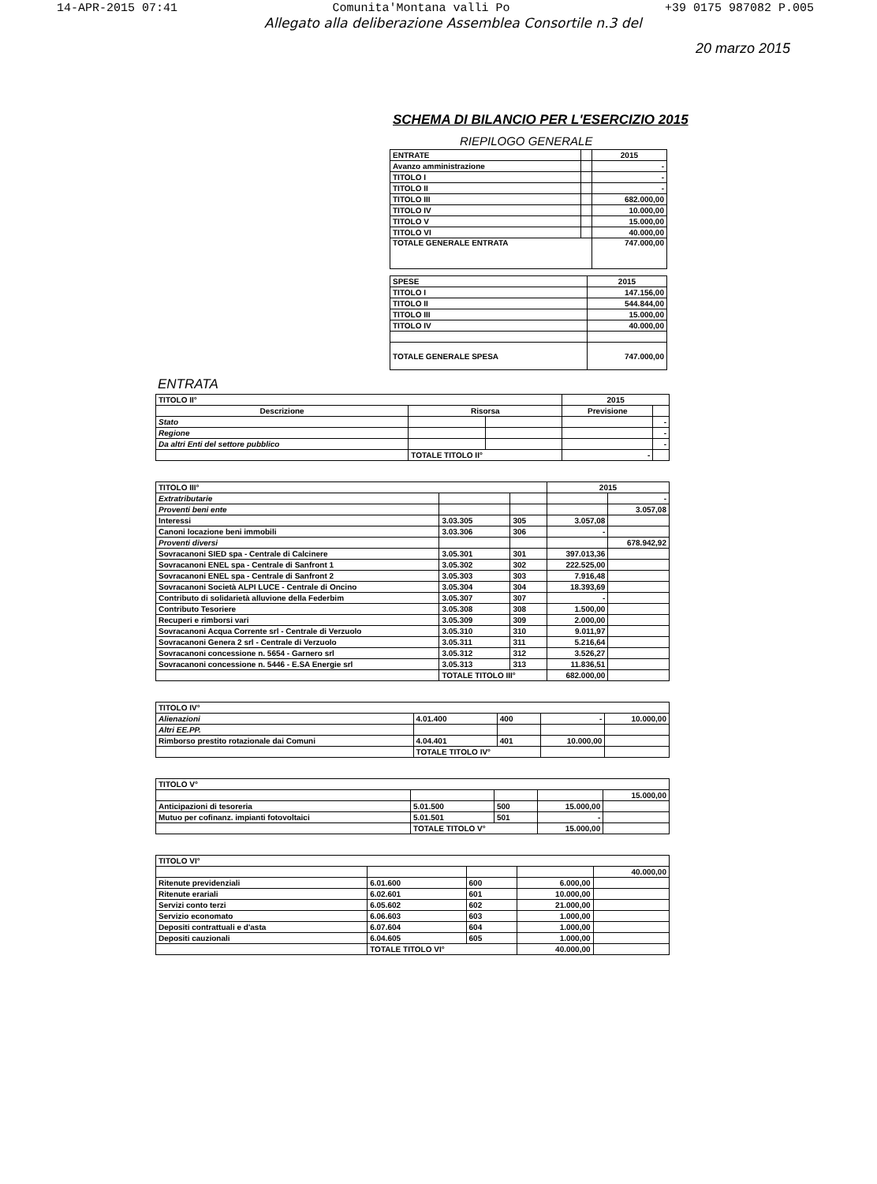14-APR-2015 07:41 Comunita'Montana valli Po +39 0175 987082 P.005
Allegato alla deliberazione Assemblea Consortile n.3 del
20 marzo 2015
SCHEMA DI BILANCIO PER L'ESERCIZIO 2015
RIEPILOGO GENERALE
| ENTRATE | | 2015 |
| Avanzo amministrazione | | - |
| TITOLO I | | - |
| TITOLO II | | - |
| TITOLO III | | 682.000,00 |
| TITOLO IV | | 10.000,00 |
| TITOLO V | | 15.000,00 |
| TITOLO VI | | 40.000,00 |
| TOTALE GENERALE ENTRATA | | 747.000,00 |
| SPESE | 2015 |
| --- | --- |
| TITOLO I | 147.156,00 |
| TITOLO II | 544.844,00 |
| TITOLO III | 15.000,00 |
| TITOLO IV | 40.000,00 |
| TOTALE GENERALE SPESA | 747.000,00 |
ENTRATA
| TITOLO II° | | | 2015 | |
| --- | --- | --- | --- | --- |
| Descrizione | Risorsa | | Previsione | |
| Stato | | | | - |
| Regione | | | | - |
| Da altri Enti del settore pubblico | | | | - |
| | TOTALE TITOLO II° | | - | |
| TITOLO III° | | | 2015 | |
| --- | --- | --- | --- | --- |
| Extratributarie | | | | - |
| Proventi beni ente | | | | 3.057,08 |
| Interessi | 3.03.305 | 305 | 3.057,08 | |
| Canoni locazione beni immobili | 3.03.306 | 306 | - | |
| Proventi diversi | | | | 678.942,92 |
| Sovracanoni SIED spa - Centrale di Calcinere | 3.05.301 | 301 | 397.013,36 | |
| Sovracanoni ENEL spa - Centrale di Sanfront 1 | 3.05.302 | 302 | 222.525,00 | |
| Sovracanoni ENEL spa - Centrale di Sanfront 2 | 3.05.303 | 303 | 7.916,48 | |
| Sovracanoni Società ALPI LUCE - Centrale di Oncino | 3.05.304 | 304 | 18.393,69 | |
| Contributo di solidarietà alluvione della Federbim | 3.05.307 | 307 | - | |
| Contributo Tesoriere | 3.05.308 | 308 | 1.500,00 | |
| Recuperi e rimborsi vari | 3.05.309 | 309 | 2.000,00 | |
| Sovracanoni Acqua Corrente srl - Centrale di Verzuolo | 3.05.310 | 310 | 9.011,97 | |
| Sovracanoni Genera 2 srl - Centrale di Verzuolo | 3.05.311 | 311 | 5.216,64 | |
| Sovracanoni concessione n. 5654 - Garnero srl | 3.05.312 | 312 | 3.526,27 | |
| Sovracanoni concessione n. 5446 - E.SA Energie srl | 3.05.313 | 313 | 11.836,51 | |
| | TOTALE TITOLO III° | | 682.000,00 | |
| TITOLO IV° | | | | |
| --- | --- | --- | --- | --- |
| Alienazioni | 4.01.400 | 400 | - | 10.000,00 |
| Altri EE.PP. | | | | |
| Rimborso prestito rotazionale dai Comuni | 4.04.401 | 401 | 10.000,00 | |
| | TOTALE TITOLO IV° | | | |
| TITOLO V° | | | | |
| --- | --- | --- | --- | --- |
| | | | | 15.000,00 |
| Anticipazioni di tesoreria | 5.01.500 | 500 | 15.000,00 | |
| Mutuo per cofinanz. impianti fotovoltaici | 5.01.501 | 501 | - | |
| | TOTALE TITOLO V° | | 15.000,00 | |
| TITOLO VI° | | | | |
| --- | --- | --- | --- | --- |
| | | | | 40.000,00 |
| Ritenute previdenziali | 6.01.600 | 600 | 6.000,00 | |
| Ritenute erariali | 6.02.601 | 601 | 10.000,00 | |
| Servizi conto terzi | 6.05.602 | 602 | 21.000,00 | |
| Servizio economato | 6.06.603 | 603 | 1.000,00 | |
| Depositi contrattuali e d'asta | 6.07.604 | 604 | 1.000,00 | |
| Depositi cauzionali | 6.04.605 | 605 | 1.000,00 | |
| | TOTALE TITOLO VI° | | 40.000,00 | |